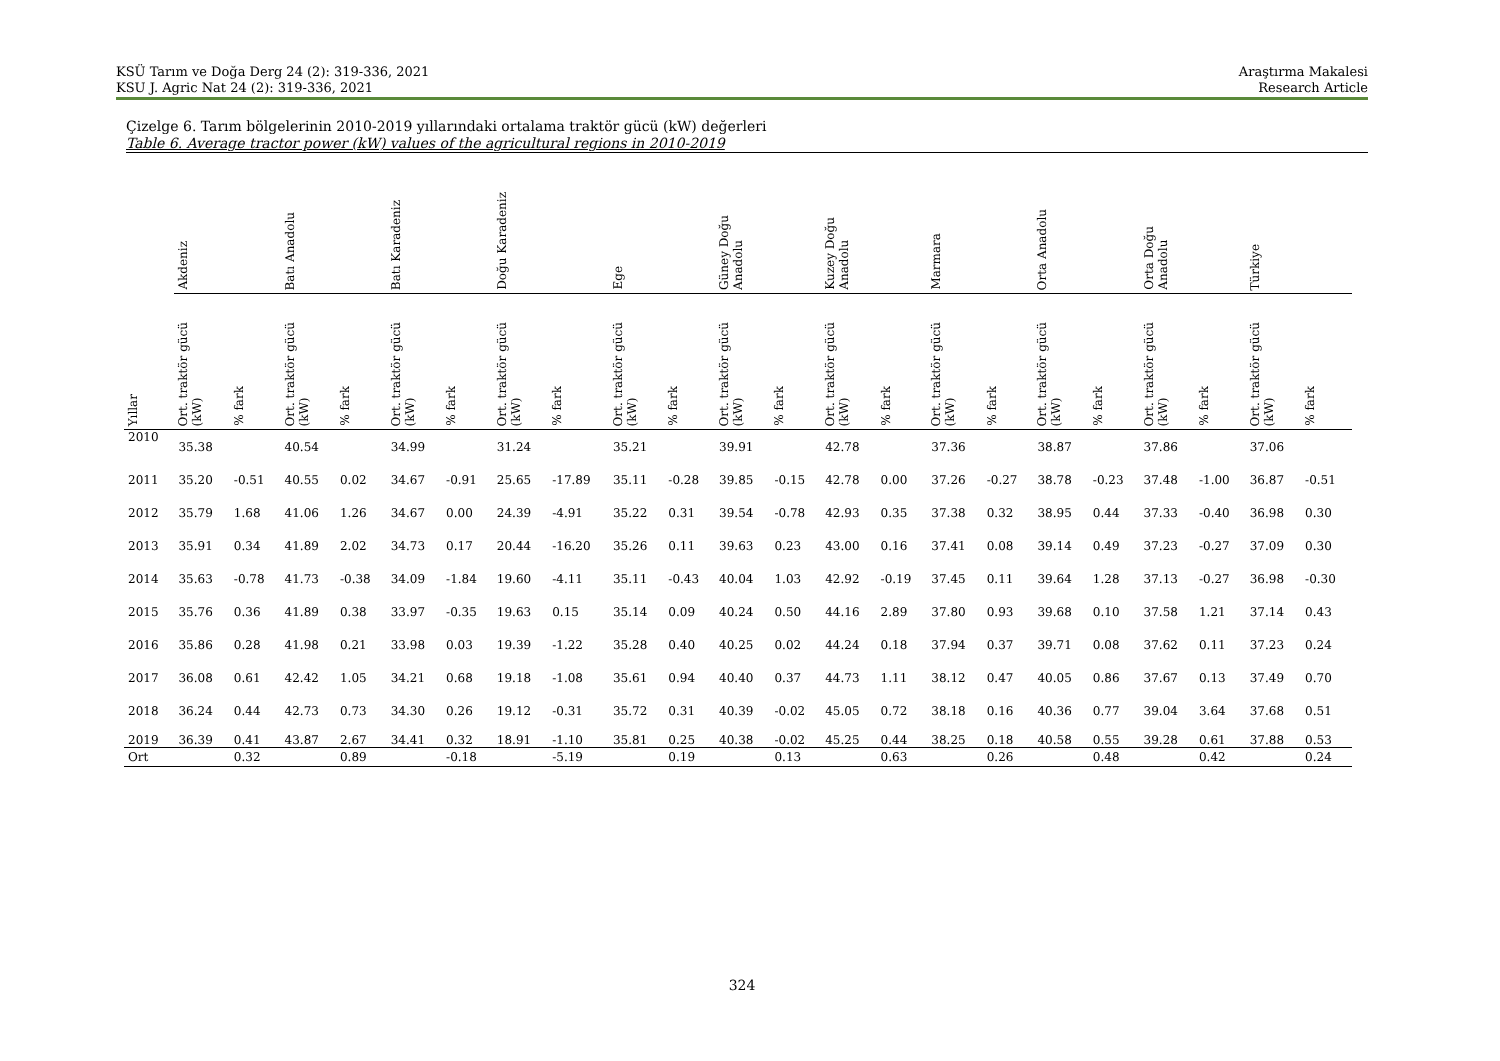KSÜ Tarım ve Doğa Derg 24 (2): 319-336, 2021
KSU J. Agric Nat 24 (2): 319-336, 2021
Araştırma Makalesi
Research Article
Çizelge 6. Tarım bölgelerinin 2010-2019 yıllarındaki ortalama traktör gücü (kW) değerleri
Table 6. Average tractor power (kW) values of the agricultural regions in 2010-2019
| | Akdeniz | | Batı Anadolu | | Batı Karadeniz | | Doğu Karadeniz | | Ege | | Güney Doğu Anadolu | | Kuzey Doğu Anadolu | | Marmara | | Orta Anadolu | | Orta Doğu Anadolu | | Türkiye | |
| --- | --- | --- | --- | --- | --- | --- | --- | --- | --- | --- | --- | --- | --- | --- | --- | --- | --- | --- | --- | --- | --- | --- |
| Yıllar | Ort. traktör gücü (kW) | % fark | Ort. traktör gücü (kW) | % fark | Ort. traktör gücü (kW) | % fark | Ort. traktör gücü (kW) | % fark | Ort. traktör gücü (kW) | % fark | Ort. traktör gücü (kW) | % fark | Ort. traktör gücü (kW) | % fark | Ort. traktör gücü (kW) | % fark | Ort. traktör gücü (kW) | % fark | Ort. traktör gücü (kW) | % fark | Ort. traktör gücü (kW) | % fark |
| 2010 | 35.38 | | 40.54 | | 34.99 | | 31.24 | | 35.21 | | 39.91 | | 42.78 | | 37.36 | | 38.87 | | 37.86 | | 37.06 | |
| 2011 | 35.20 | -0.51 | 40.55 | 0.02 | 34.67 | -0.91 | 25.65 | -17.89 | 35.11 | -0.28 | 39.85 | -0.15 | 42.78 | 0.00 | 37.26 | -0.27 | 38.78 | -0.23 | 37.48 | -1.00 | 36.87 | -0.51 |
| 2012 | 35.79 | 1.68 | 41.06 | 1.26 | 34.67 | 0.00 | 24.39 | -4.91 | 35.22 | 0.31 | 39.54 | -0.78 | 42.93 | 0.35 | 37.38 | 0.32 | 38.95 | 0.44 | 37.33 | -0.40 | 36.98 | 0.30 |
| 2013 | 35.91 | 0.34 | 41.89 | 2.02 | 34.73 | 0.17 | 20.44 | -16.20 | 35.26 | 0.11 | 39.63 | 0.23 | 43.00 | 0.16 | 37.41 | 0.08 | 39.14 | 0.49 | 37.23 | -0.27 | 37.09 | 0.30 |
| 2014 | 35.63 | -0.78 | 41.73 | -0.38 | 34.09 | -1.84 | 19.60 | -4.11 | 35.11 | -0.43 | 40.04 | 1.03 | 42.92 | -0.19 | 37.45 | 0.11 | 39.64 | 1.28 | 37.13 | -0.27 | 36.98 | -0.30 |
| 2015 | 35.76 | 0.36 | 41.89 | 0.38 | 33.97 | -0.35 | 19.63 | 0.15 | 35.14 | 0.09 | 40.24 | 0.50 | 44.16 | 2.89 | 37.80 | 0.93 | 39.68 | 0.10 | 37.58 | 1.21 | 37.14 | 0.43 |
| 2016 | 35.86 | 0.28 | 41.98 | 0.21 | 33.98 | 0.03 | 19.39 | -1.22 | 35.28 | 0.40 | 40.25 | 0.02 | 44.24 | 0.18 | 37.94 | 0.37 | 39.71 | 0.08 | 37.62 | 0.11 | 37.23 | 0.24 |
| 2017 | 36.08 | 0.61 | 42.42 | 1.05 | 34.21 | 0.68 | 19.18 | -1.08 | 35.61 | 0.94 | 40.40 | 0.37 | 44.73 | 1.11 | 38.12 | 0.47 | 40.05 | 0.86 | 37.67 | 0.13 | 37.49 | 0.70 |
| 2018 | 36.24 | 0.44 | 42.73 | 0.73 | 34.30 | 0.26 | 19.12 | -0.31 | 35.72 | 0.31 | 40.39 | -0.02 | 45.05 | 0.72 | 38.18 | 0.16 | 40.36 | 0.77 | 39.04 | 3.64 | 37.68 | 0.51 |
| 2019 | 36.39 | 0.41 | 43.87 | 2.67 | 34.41 | 0.32 | 18.91 | -1.10 | 35.81 | 0.25 | 40.38 | -0.02 | 45.25 | 0.44 | 38.25 | 0.18 | 40.58 | 0.55 | 39.28 | 0.61 | 37.88 | 0.53 |
| Ort | | 0.32 | | 0.89 | | -0.18 | | -5.19 | | 0.19 | | 0.13 | | 0.63 | | 0.26 | | 0.48 | | 0.42 | | 0.24 |
324